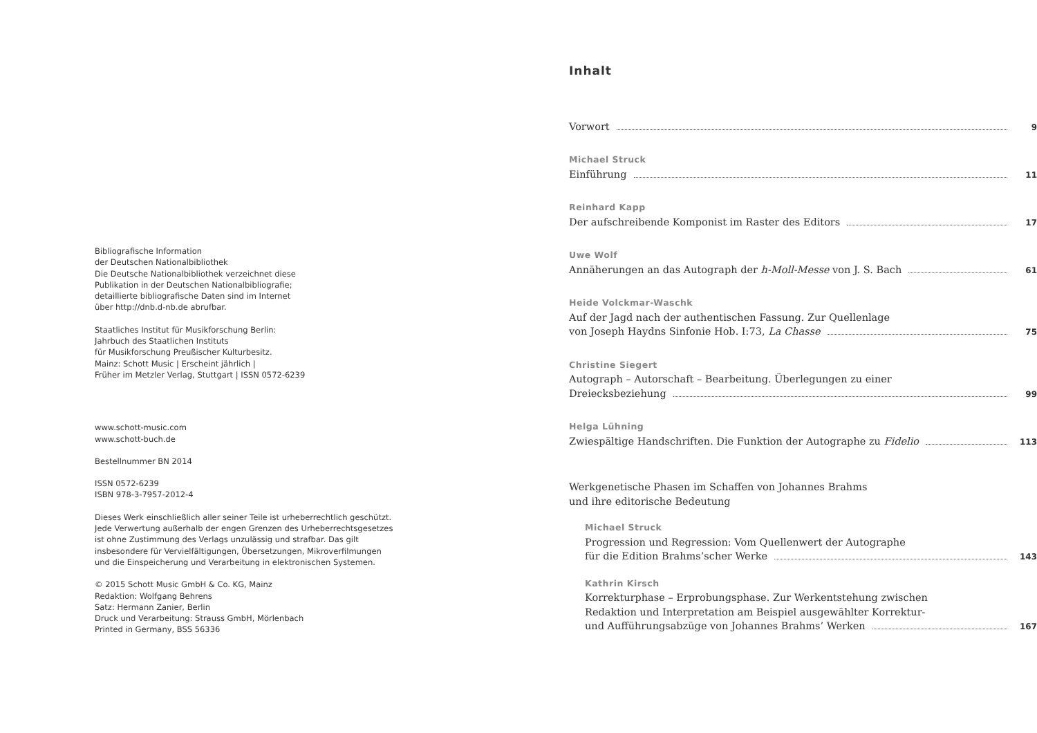Bibliografische Information
der Deutschen Nationalbibliothek
Die Deutsche Nationalbibliothek verzeichnet diese
Publikation in der Deutschen Nationalbibliografie;
detaillierte bibliografische Daten sind im Internet
über http://dnb.d-nb.de abrufbar.
Staatliches Institut für Musikforschung Berlin:
Jahrbuch des Staatlichen Instituts
für Musikforschung Preußischer Kulturbesitz.
Mainz: Schott Music | Erscheint jährlich |
Früher im Metzler Verlag, Stuttgart | ISSN 0572-6239
www.schott-music.com
www.schott-buch.de
Bestellnummer BN 2014
ISSN 0572-6239
ISBN 978-3-7957-2012-4
Dieses Werk einschließlich aller seiner Teile ist urheberrechtlich geschützt.
Jede Verwertung außerhalb der engen Grenzen des Urheberrechtsgesetzes
ist ohne Zustimmung des Verlags unzulässig und strafbar. Das gilt
insbesondere für Vervielfältigungen, Übersetzungen, Mikroverfilmungen
und die Einspeicherung und Verarbeitung in elektronischen Systemen.
© 2015 Schott Music GmbH & Co. KG, Mainz
Redaktion: Wolfgang Behrens
Satz: Hermann Zanier, Berlin
Druck und Verarbeitung: Strauss GmbH, Mörlenbach
Printed in Germany, BSS 56336
Inhalt
Vorwort 9
Michael Struck
Einführung 11
Reinhard Kapp
Der aufschreibende Komponist im Raster des Editors 17
Uwe Wolf
Annäherungen an das Autograph der h-Moll-Messe von J. S. Bach 61
Heide Volckmar-Waschk
Auf der Jagd nach der authentischen Fassung. Zur Quellenlage
von Joseph Haydns Sinfonie Hob. I:73, La Chasse 75
Christine Siegert
Autograph – Autorschaft – Bearbeitung. Überlegungen zu einer
Dreiecksbeziehung 99
Helga Lühning
Zwiespältige Handschriften. Die Funktion der Autographe zu Fidelio 113
Werkgenetische Phasen im Schaffen von Johannes Brahms
und ihre editorische Bedeutung
Michael Struck
Progression und Regression: Vom Quellenwert der Autographe
für die Edition Brahms’scher Werke 143
Kathrin Kirsch
Korrekturphase – Erprobungsphase. Zur Werkentstehung zwischen
Redaktion und Interpretation am Beispiel ausgewählter Korrektur-
und Aufführungsabzüge von Johannes Brahms’ Werken 167